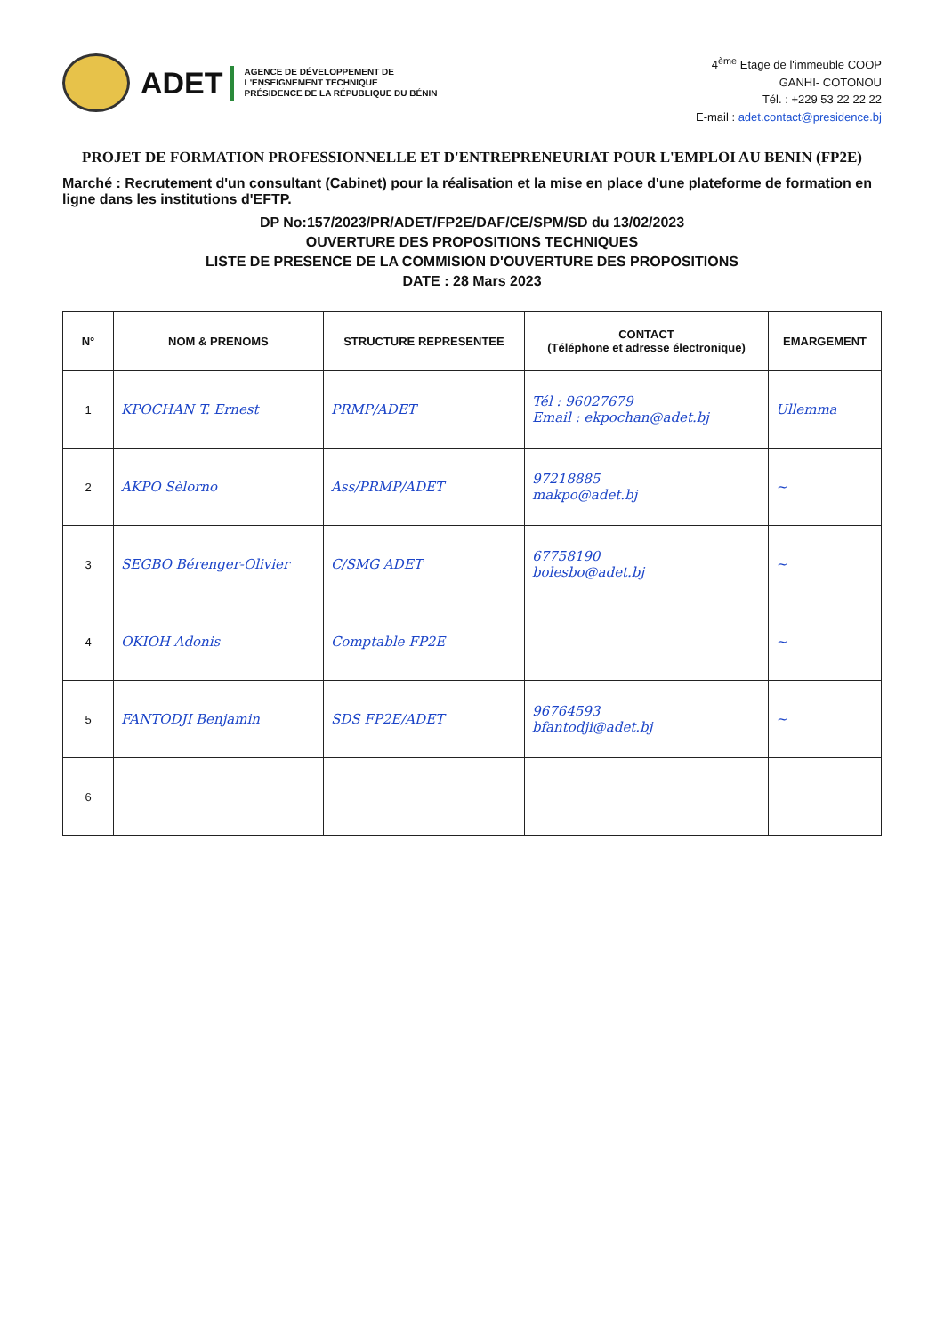ADET
AGENCE DE DÉVELOPPEMENT DE
L'ENSEIGNEMENT TECHNIQUE
PRÉSIDENCE DE LA RÉPUBLIQUE DU BÉNIN
4<sup>ème</sup> Etage de l'immeuble COOP
GANHI- COTONOU
Tél. : +229 53 22 22 22
E-mail : adet.contact@presidence.bj
PROJET DE FORMATION PROFESSIONNELLE ET D'ENTREPRENEURIAT POUR L'EMPLOI AU BENIN (FP2E)
Marché : Recrutement d'un consultant (Cabinet) pour la réalisation et la mise en place d'une plateforme de formation en ligne dans les institutions d'EFTP.
DP No:157/2023/PR/ADET/FP2E/DAF/CE/SPM/SD du 13/02/2023
OUVERTURE DES PROPOSITIONS TECHNIQUES
LISTE DE PRESENCE DE LA COMMISION D'OUVERTURE DES PROPOSITIONS
DATE : 28 Mars 2023
| N° | NOM & PRENOMS | STRUCTURE REPRESENTEE | CONTACT (Téléphone et adresse électronique) | EMARGEMENT |
| --- | --- | --- | --- | --- |
| 1 | KPOCHAN T. Ernest | PRMP/ADET | Tél : 96027679 Email : ekpochan@adet.bj | Ullemma |
| 2 | AKPO Sèlorno | Ass/PRMP/ADET | 97218885 makpo@adet.bj | ~ |
| 3 | SEGBO Bérenger-Olivier | C/SMG ADET | 67758190 bolesbo@adet.bj | ~ |
| 4 | OKIOH Adonis | Comptable FP2E | | ~ |
| 5 | FANTODJI Benjamin | SDS FP2E/ADET | 96764593 bfantodji@adet.bj | ~ |
| 6 | | | | |